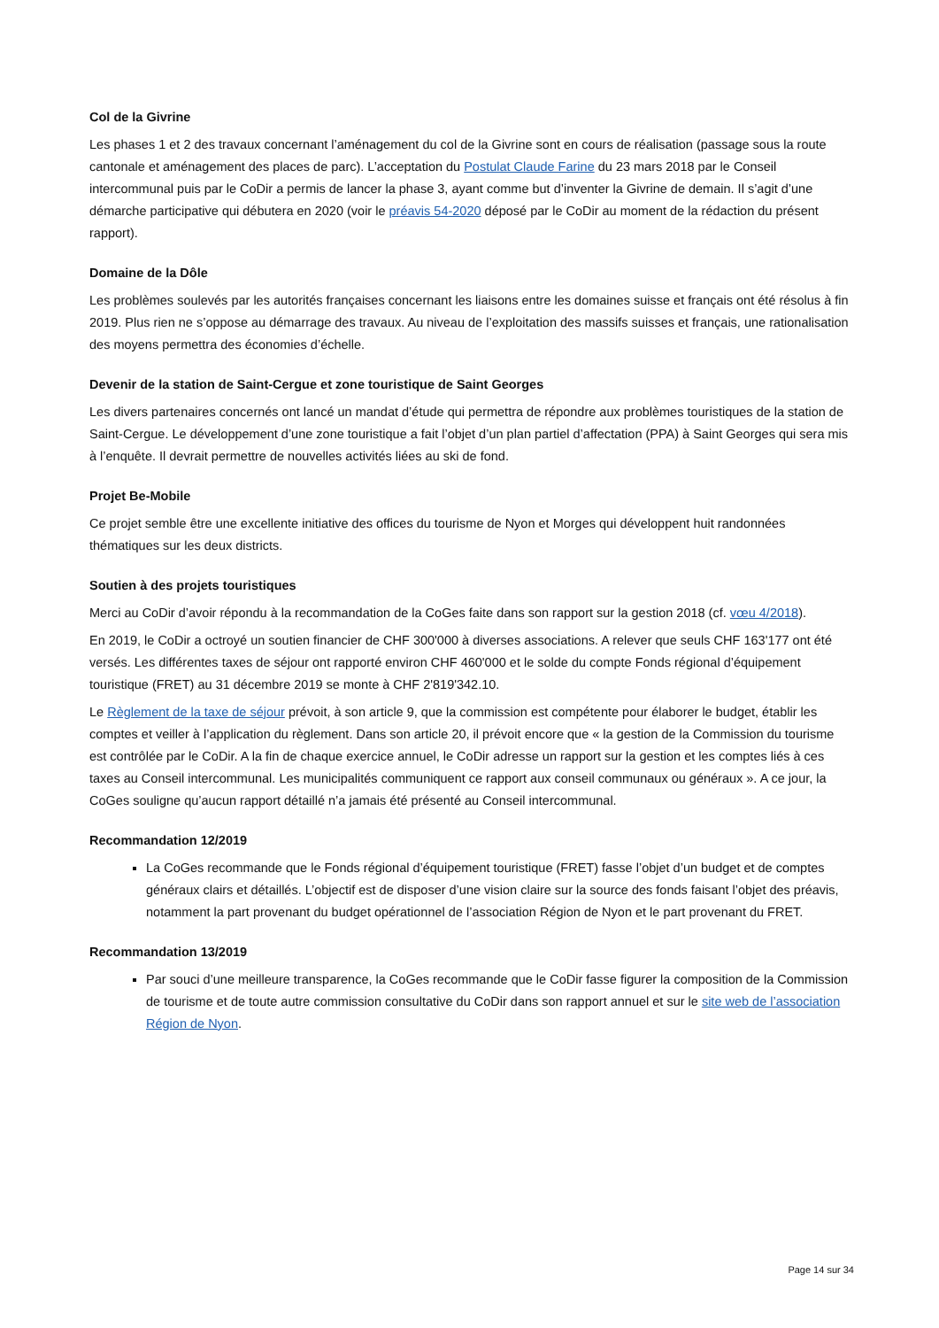Col de la Givrine
Les phases 1 et 2 des travaux concernant l’aménagement du col de la Givrine sont en cours de réalisation (passage sous la route cantonale et aménagement des places de parc). L’acceptation du Postulat Claude Farine du 23 mars 2018 par le Conseil intercommunal puis par le CoDir a permis de lancer la phase 3, ayant comme but d’inventer la Givrine de demain. Il s’agit d’une démarche participative qui débutera en 2020 (voir le préavis 54-2020 déposé par le CoDir au moment de la rédaction du présent rapport).
Domaine de la Dôle
Les problèmes soulevés par les autorités françaises concernant les liaisons entre les domaines suisse et français ont été résolus à fin 2019. Plus rien ne s’oppose au démarrage des travaux. Au niveau de l’exploitation des massifs suisses et français, une rationalisation des moyens permettra des économies d’échelle.
Devenir de la station de Saint-Cergue et zone touristique de Saint Georges
Les divers partenaires concernés ont lancé un mandat d’étude qui permettra de répondre aux problèmes touristiques de la station de Saint-Cergue. Le développement d’une zone touristique a fait l’objet d’un plan partiel d’affectation (PPA) à Saint Georges qui sera mis à l’enquête. Il devrait permettre de nouvelles activités liées au ski de fond.
Projet Be-Mobile
Ce projet semble être une excellente initiative des offices du tourisme de Nyon et Morges qui développent huit randonnées thématiques sur les deux districts.
Soutien à des projets touristiques
Merci au CoDir d’avoir répondu à la recommandation de la CoGes faite dans son rapport sur la gestion 2018 (cf. vœu 4/2018).
En 2019, le CoDir a octroyé un soutien financier de CHF 300'000 à diverses associations. A relever que seuls CHF 163'177 ont été versés. Les différentes taxes de séjour ont rapporté environ CHF 460'000 et le solde du compte Fonds régional d’équipement touristique (FRET) au 31 décembre 2019 se monte à CHF 2'819'342.10.
Le Règlement de la taxe de séjour prévoit, à son article 9, que la commission est compétente pour élaborer le budget, établir les comptes et veiller à l’application du règlement. Dans son article 20, il prévoit encore que « la gestion de la Commission du tourisme est contrôlée par le CoDir. A la fin de chaque exercice annuel, le CoDir adresse un rapport sur la gestion et les comptes liés à ces taxes au Conseil intercommunal. Les municipalités communiquent ce rapport aux conseil communaux ou généraux ». A ce jour, la CoGes souligne qu’aucun rapport détaillé n’a jamais été présenté au Conseil intercommunal.
Recommandation 12/2019
La CoGes recommande que le Fonds régional d’équipement touristique (FRET) fasse l’objet d’un budget et de comptes généraux clairs et détaillés. L’objectif est de disposer d’une vision claire sur la source des fonds faisant l’objet des préavis, notamment la part provenant du budget opérationnel de l’association Région de Nyon et le part provenant du FRET.
Recommandation 13/2019
Par souci d’une meilleure transparence, la CoGes recommande que le CoDir fasse figurer la composition de la Commission de tourisme et de toute autre commission consultative du CoDir dans son rapport annuel et sur le site web de l’association Région de Nyon.
Page 14 sur 34